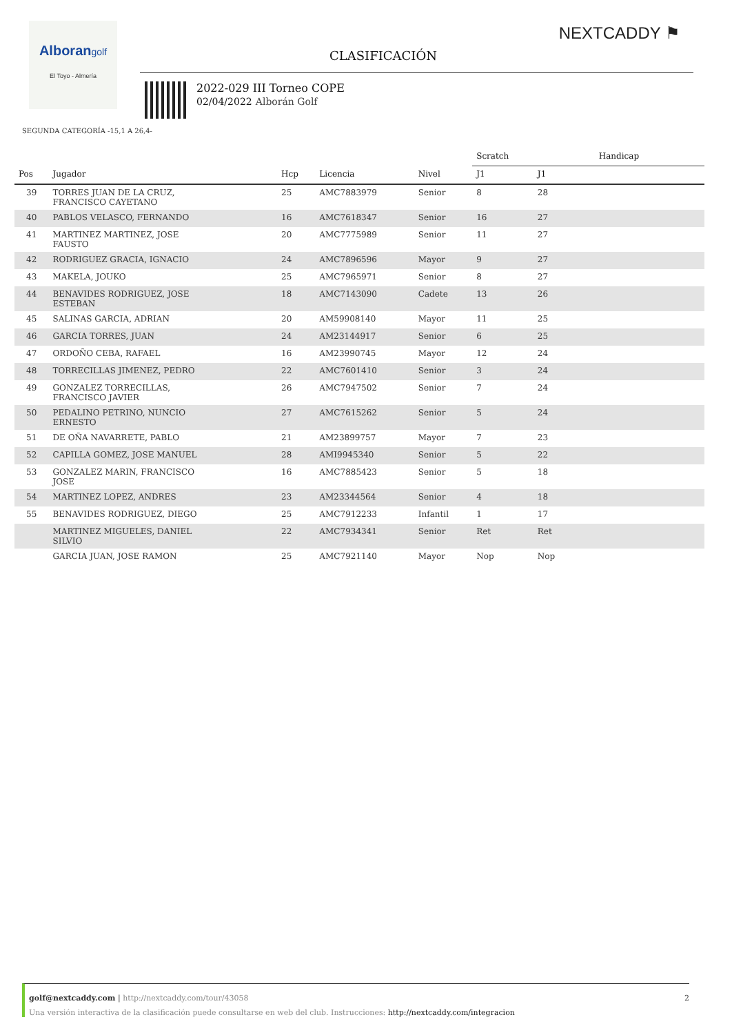Alborangolf
El Toyo - Almería
NEXTCADDY ⚑
CLASIFICACIÓN
2022-029 III Torneo COPE
02/04/2022 Alborán Golf
SEGUNDA CATEGORÍA -15,1 A 26,4-
| | | | | | Scratch | | Handicap | |
| --- | --- | --- | --- | --- | --- | --- | --- | --- |
| Pos | Jugador | Hcp | Licencia | Nivel | J1 | | J1 | |
| 39 | TORRES JUAN DE LA CRUZ, FRANCISCO CAYETANO | 25 | AMC7883979 | Senior | 8 | | 28 | |
| 40 | PABLOS VELASCO, FERNANDO | 16 | AMC7618347 | Senior | 16 | | 27 | |
| 41 | MARTINEZ MARTINEZ, JOSE FAUSTO | 20 | AMC7775989 | Senior | 11 | | 27 | |
| 42 | RODRIGUEZ GRACIA, IGNACIO | 24 | AMC7896596 | Mayor | 9 | | 27 | |
| 43 | MAKELA, JOUKO | 25 | AMC7965971 | Senior | 8 | | 27 | |
| 44 | BENAVIDES RODRIGUEZ, JOSE ESTEBAN | 18 | AMC7143090 | Cadete | 13 | | 26 | |
| 45 | SALINAS GARCIA, ADRIAN | 20 | AM59908140 | Mayor | 11 | | 25 | |
| 46 | GARCIA TORRES, JUAN | 24 | AM23144917 | Senior | 6 | | 25 | |
| 47 | ORDOÑO CEBA, RAFAEL | 16 | AM23990745 | Mayor | 12 | | 24 | |
| 48 | TORRECILLAS JIMENEZ, PEDRO | 22 | AMC7601410 | Senior | 3 | | 24 | |
| 49 | GONZALEZ TORRECILLAS, FRANCISCO JAVIER | 26 | AMC7947502 | Senior | 7 | | 24 | |
| 50 | PEDALINO PETRINO, NUNCIO ERNESTO | 27 | AMC7615262 | Senior | 5 | | 24 | |
| 51 | DE OÑA NAVARRETE, PABLO | 21 | AM23899757 | Mayor | 7 | | 23 | |
| 52 | CAPILLA GOMEZ, JOSE MANUEL | 28 | AMI9945340 | Senior | 5 | | 22 | |
| 53 | GONZALEZ MARIN, FRANCISCO JOSE | 16 | AMC7885423 | Senior | 5 | | 18 | |
| 54 | MARTINEZ LOPEZ, ANDRES | 23 | AM23344564 | Senior | 4 | | 18 | |
| 55 | BENAVIDES RODRIGUEZ, DIEGO | 25 | AMC7912233 | Infantil | 1 | | 17 | |
| | MARTINEZ MIGUELES, DANIEL SILVIO | 22 | AMC7934341 | Senior | Ret | | Ret | |
| | GARCIA JUAN, JOSE RAMON | 25 | AMC7921140 | Mayor | Nop | | Nop | |
golf@nextcaddy.com | http://nextcaddy.com/tour/43058 2
Una versión interactiva de la clasificación puede consultarse en web del club. Instrucciones: http://nextcaddy.com/integracion